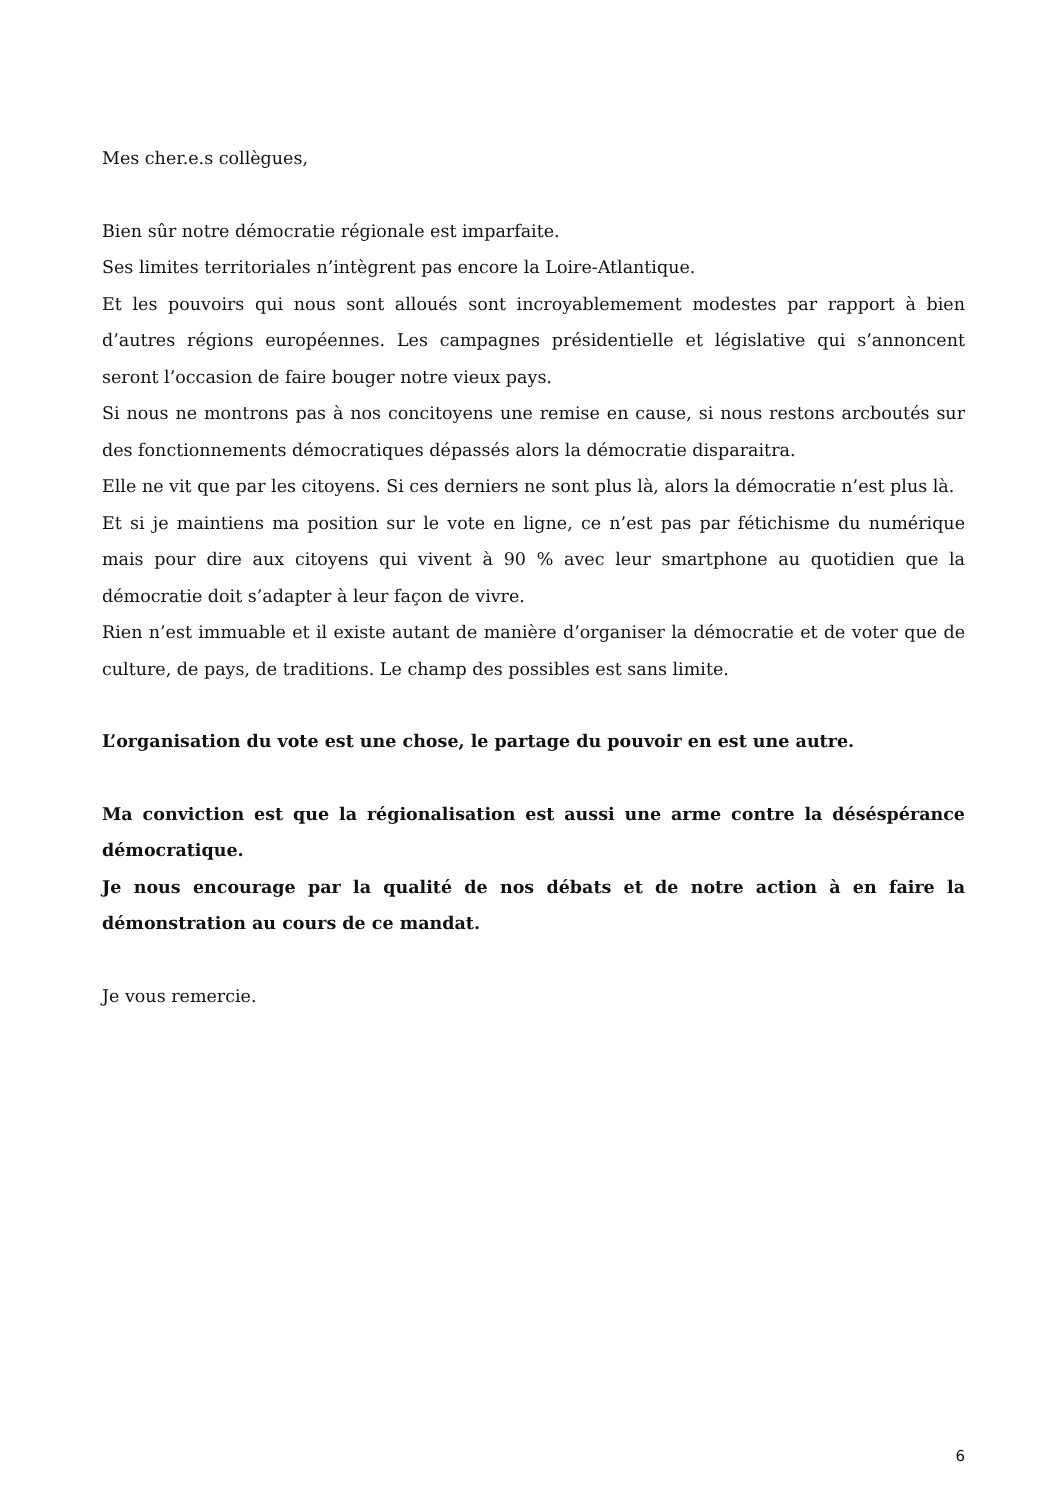Mes cher.e.s collègues,
Bien sûr notre démocratie régionale est imparfaite.
Ses limites territoriales n’intègrent pas encore la Loire-Atlantique.
Et les pouvoirs qui nous sont alloués sont incroyablemement modestes par rapport à bien d’autres régions européennes. Les campagnes présidentielle et législative qui s’annoncent seront l’occasion de faire bouger notre vieux pays.
Si nous ne montrons pas à nos concitoyens une remise en cause, si nous restons arcboutés sur des fonctionnements démocratiques dépassés alors la démocratie disparaitra.
Elle ne vit que par les citoyens. Si ces derniers ne sont plus là, alors la démocratie n’est plus là.
Et si je maintiens ma position sur le vote en ligne, ce n’est pas par fétichisme du numérique mais pour dire aux citoyens qui vivent à 90 % avec leur smartphone au quotidien que la démocratie doit s’adapter à leur façon de vivre.
Rien n’est immuable et il existe autant de manière d’organiser la démocratie et de voter que de culture, de pays, de traditions. Le champ des possibles est sans limite.
L’organisation du vote est une chose, le partage du pouvoir en est une autre.
Ma conviction est que la régionalisation est aussi une arme contre la déséspérance démocratique.
Je nous encourage par la qualité de nos débats et de notre action à en faire la démonstration au cours de ce mandat.
Je vous remercie.
6